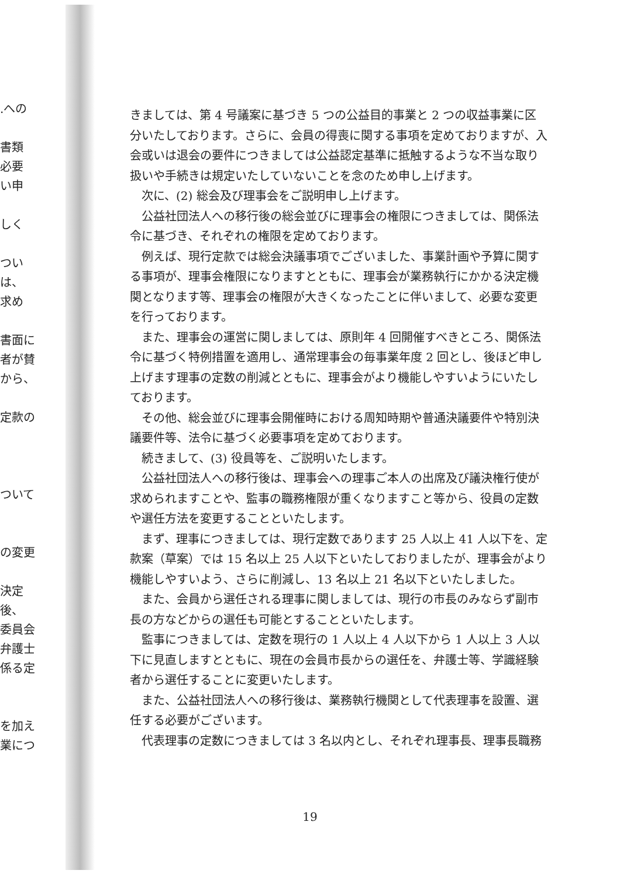.への
書類
必要
い申
しく
つい
は、
求め
書面に
者が賛
から、
定款の
ついて
の変更
決定後、
委員会
弁護士
係る定
を加え
業につ
きましては、第 4 号議案に基づき 5 つの公益目的事業と 2 つの収益事業に区分いたしております。さらに、会員の得喪に関する事項を定めておりますが、入会或いは退会の要件につきましては公益認定基準に抵触するような不当な取り扱いや手続きは規定いたしていないことを念のため申し上げます。
次に、(2) 総会及び理事会をご説明申し上げます。
公益社団法人への移行後の総会並びに理事会の権限につきましては、関係法令に基づき、それぞれの権限を定めております。
例えば、現行定款では総会決議事項でございました、事業計画や予算に関する事項が、理事会権限になりますとともに、理事会が業務執行にかかる決定機関となります等、理事会の権限が大きくなったことに伴いまして、必要な変更を行っております。
また、理事会の運営に関しましては、原則年 4 回開催すべきところ、関係法令に基づく特例措置を適用し、通常理事会の毎事業年度 2 回とし、後ほど申し上げます理事の定数の削減とともに、理事会がより機能しやすいようにいたしております。
その他、総会並びに理事会開催時における周知時期や普通決議要件や特別決議要件等、法令に基づく必要事項を定めております。
続きまして、(3) 役員等を、ご説明いたします。
公益社団法人への移行後は、理事会への理事ご本人の出席及び議決権行使が求められますことや、監事の職務権限が重くなりますこと等から、役員の定数や選任方法を変更することといたします。
まず、理事につきましては、現行定数であります 25 人以上 41 人以下を、定款案（草案）では 15 名以上 25 人以下といたしておりましたが、理事会がより機能しやすいよう、さらに削減し、13 名以上 21 名以下といたしました。
また、会員から選任される理事に関しましては、現行の市長のみならず副市長の方などからの選任も可能とすることといたします。
監事につきましては、定数を現行の 1 人以上 4 人以下から 1 人以上 3 人以下に見直しますとともに、現在の会員市長からの選任を、弁護士等、学識経験者から選任することに変更いたします。
また、公益社団法人への移行後は、業務執行機関として代表理事を設置、選任する必要がございます。
代表理事の定数につきましては 3 名以内とし、それぞれ理事長、理事長職務
19